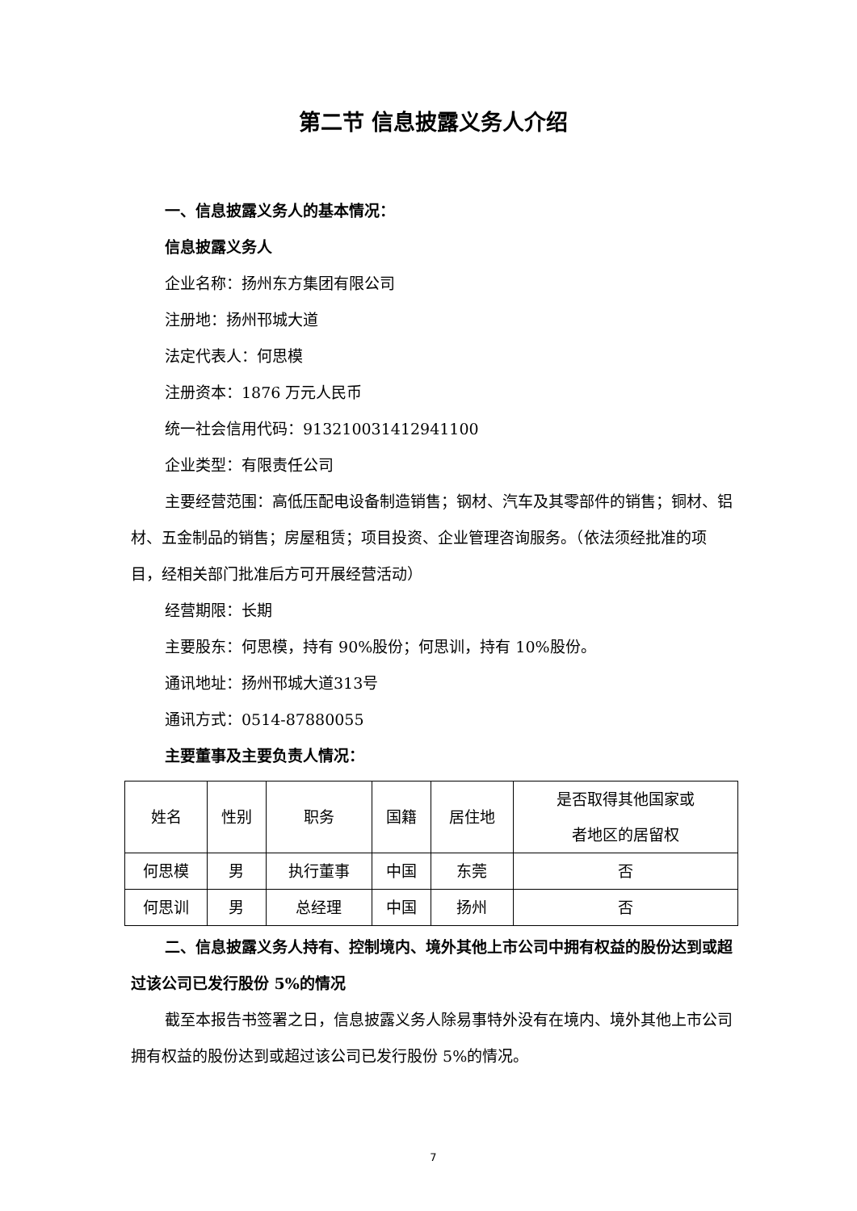第二节 信息披露义务人介绍
一、信息披露义务人的基本情况：
信息披露义务人
企业名称：扬州东方集团有限公司
注册地：扬州邗城大道
法定代表人：何思模
注册资本：1876 万元人民币
统一社会信用代码：913210031412941100
企业类型：有限责任公司
主要经营范围：高低压配电设备制造销售；钢材、汽车及其零部件的销售；铜材、铝材、五金制品的销售；房屋租赁；项目投资、企业管理咨询服务。（依法须经批准的项目，经相关部门批准后方可开展经营活动）
经营期限：长期
主要股东：何思模，持有 90%股份；何思训，持有 10%股份。
通讯地址：扬州邗城大道313号
通讯方式：0514-87880055
主要董事及主要负责人情况：
| 姓名 | 性别 | 职务 | 国籍 | 居住地 | 是否取得其他国家或 者地区的居留权 |
| 何思模 | 男 | 执行董事 | 中国 | 东莞 | 否 |
| 何思训 | 男 | 总经理 | 中国 | 扬州 | 否 |
二、信息披露义务人持有、控制境内、境外其他上市公司中拥有权益的股份达到或超过该公司已发行股份 5%的情况
截至本报告书签署之日，信息披露义务人除易事特外没有在境内、境外其他上市公司拥有权益的股份达到或超过该公司已发行股份 5%的情况。
7